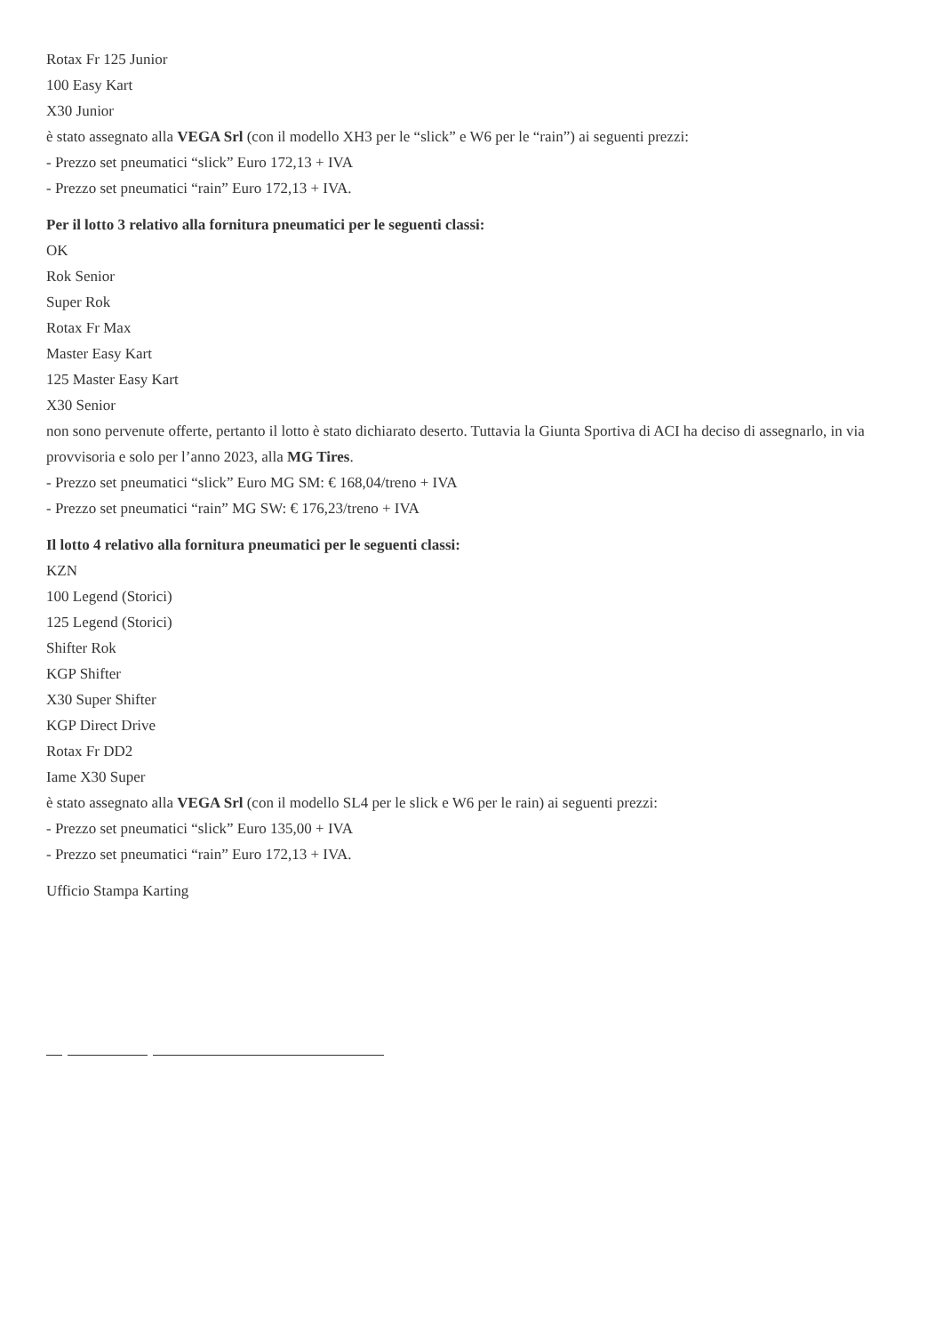Rotax Fr 125 Junior
100 Easy Kart
X30 Junior
è stato assegnato alla VEGA Srl (con il modello XH3 per le “slick” e W6 per le “rain”) ai seguenti prezzi:
- Prezzo set pneumatici “slick” Euro 172,13 + IVA
- Prezzo set pneumatici “rain” Euro 172,13 + IVA.
Per il lotto 3 relativo alla fornitura pneumatici per le seguenti classi:
OK
Rok Senior
Super Rok
Rotax Fr Max
Master Easy Kart
125 Master Easy Kart
X30 Senior
non sono pervenute offerte, pertanto il lotto è stato dichiarato deserto. Tuttavia la Giunta Sportiva di ACI ha deciso di assegnarlo, in via provvisoria e solo per l’anno 2023, alla MG Tires.
- Prezzo set pneumatici “slick” Euro MG SM: € 168,04/treno + IVA
- Prezzo set pneumatici “rain” MG SW: € 176,23/treno + IVA
Il lotto 4 relativo alla fornitura pneumatici per le seguenti classi:
KZN
100 Legend (Storici)
125 Legend (Storici)
Shifter Rok
KGP Shifter
X30 Super Shifter
KGP Direct Drive
Rotax Fr DD2
Iame X30 Super
è stato assegnato alla VEGA Srl (con il modello SL4 per le slick e W6 per le rain) ai seguenti prezzi:
- Prezzo set pneumatici “slick” Euro 135,00 + IVA
- Prezzo set pneumatici “rain” Euro 172,13 + IVA.
Ufficio Stampa Karting